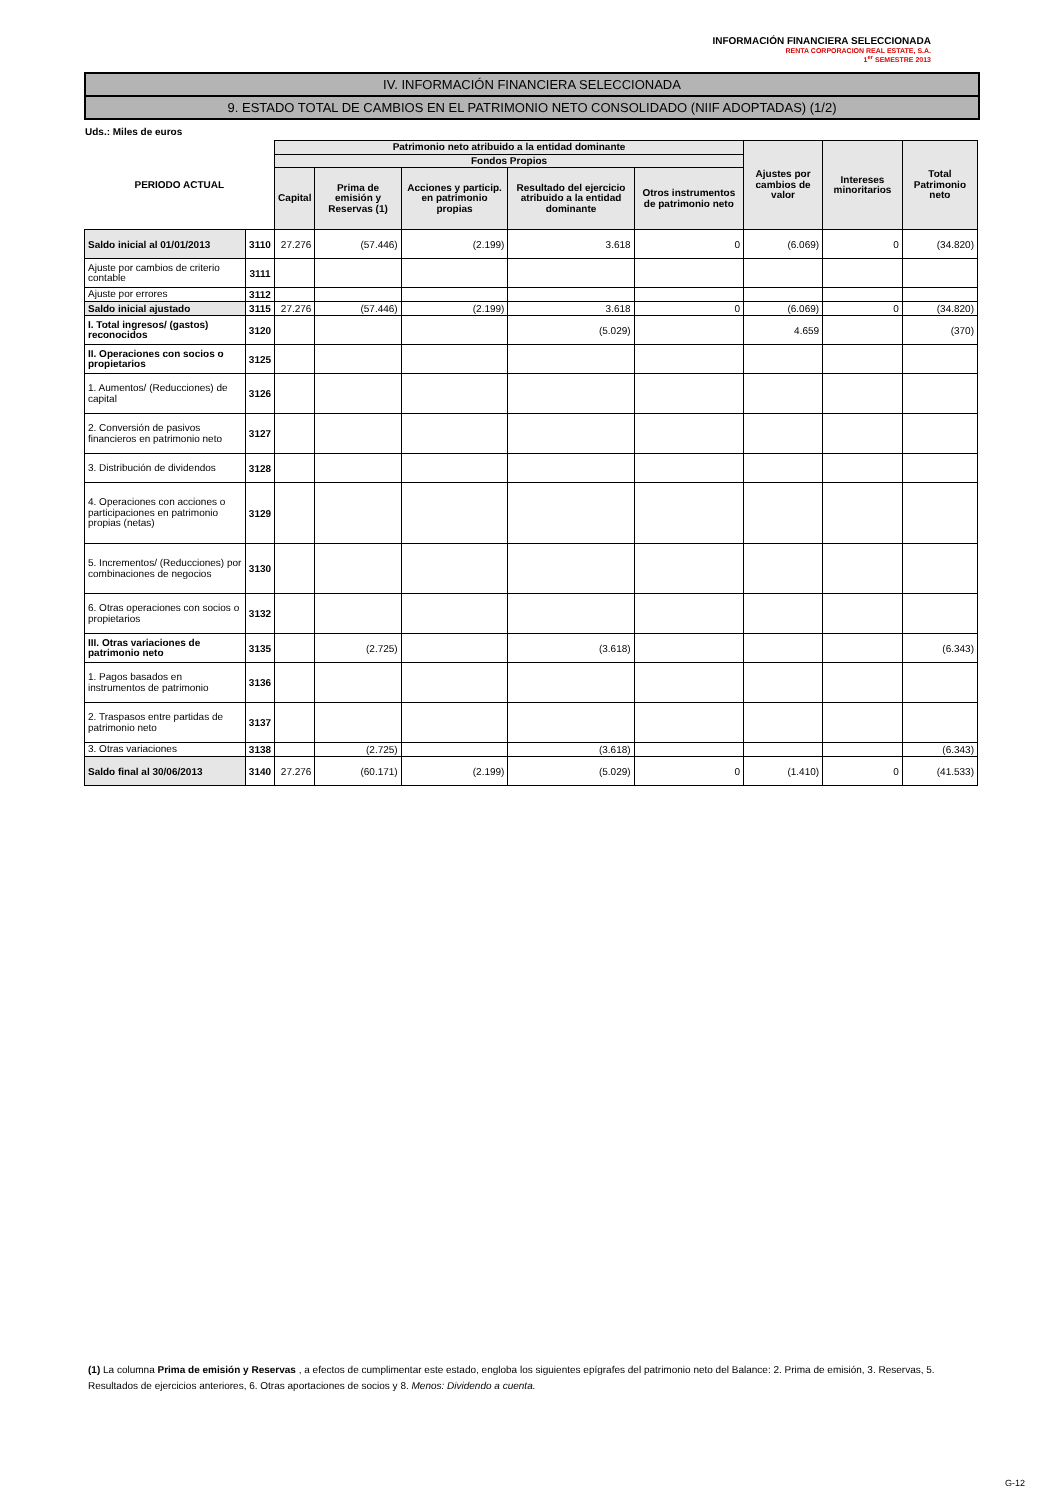INFORMACIÓN FINANCIERA SELECCIONADA
RENTA CORPORACION REAL ESTATE, S.A.
1<sup>er</sup> SEMESTRE 2013
IV. INFORMACIÓN FINANCIERA SELECCIONADA
9. ESTADO TOTAL DE CAMBIOS EN EL PATRIMONIO NETO CONSOLIDADO (NIIF ADOPTADAS) (1/2)
Uds.: Miles de euros
| PERIODO ACTUAL | | Patrimonio neto atribuido a la entidad dominante | | | | | Ajustes por cambios de valor | Intereses minoritarios | Total Patrimonio neto |
| --- | --- | --- | --- | --- | --- | --- | --- | --- | --- |
| | | Fondos Propios | | | | | | | |
| | | Capital | Prima de emisión y Reservas (1) | Acciones y particip. en patrimonio propias | Resultado del ejercicio atribuido a la entidad dominante | Otros instrumentos de patrimonio neto | | | |
| Saldo inicial al 01/01/2013 | 3110 | 27.276 | (57.446) | (2.199) | 3.618 | 0 | (6.069) | 0 | (34.820) |
| Ajuste por cambios de criterio contable | 3111 | | | | | | | | |
| Ajuste por errores | 3112 | | | | | | | | |
| Saldo inicial ajustado | 3115 | 27.276 | (57.446) | (2.199) | 3.618 | 0 | (6.069) | 0 | (34.820) |
| I. Total ingresos/ (gastos) reconocidos | 3120 | | | | (5.029) | | 4.659 | | (370) |
| II. Operaciones con socios o propietarios | 3125 | | | | | | | | |
| 1. Aumentos/ (Reducciones) de capital | 3126 | | | | | | | | |
| 2. Conversión de pasivos financieros en patrimonio neto | 3127 | | | | | | | | |
| 3. Distribución de dividendos | 3128 | | | | | | | | |
| 4. Operaciones con acciones o participaciones en patrimonio propias (netas) | 3129 | | | | | | | | |
| 5. Incrementos/ (Reducciones) por combinaciones de negocios | 3130 | | | | | | | | |
| 6. Otras operaciones con socios o propietarios | 3132 | | | | | | | | |
| III. Otras variaciones de patrimonio neto | 3135 | | (2.725) | | (3.618) | | | | (6.343) |
| 1. Pagos basados en instrumentos de patrimonio | 3136 | | | | | | | | |
| 2. Traspasos entre partidas de patrimonio neto | 3137 | | | | | | | | |
| 3. Otras variaciones | 3138 | | (2.725) | | (3.618) | | | | (6.343) |
| Saldo final al 30/06/2013 | 3140 | 27.276 | (60.171) | (2.199) | (5.029) | 0 | (1.410) | 0 | (41.533) |
(1) La columna Prima de emisión y Reservas , a efectos de cumplimentar este estado, engloba los siguientes epígrafes del patrimonio neto del Balance: 2. Prima de emisión, 3. Reservas, 5. Resultados de ejercicios anteriores, 6. Otras aportaciones de socios y 8. Menos: Dividendo a cuenta.
G-12